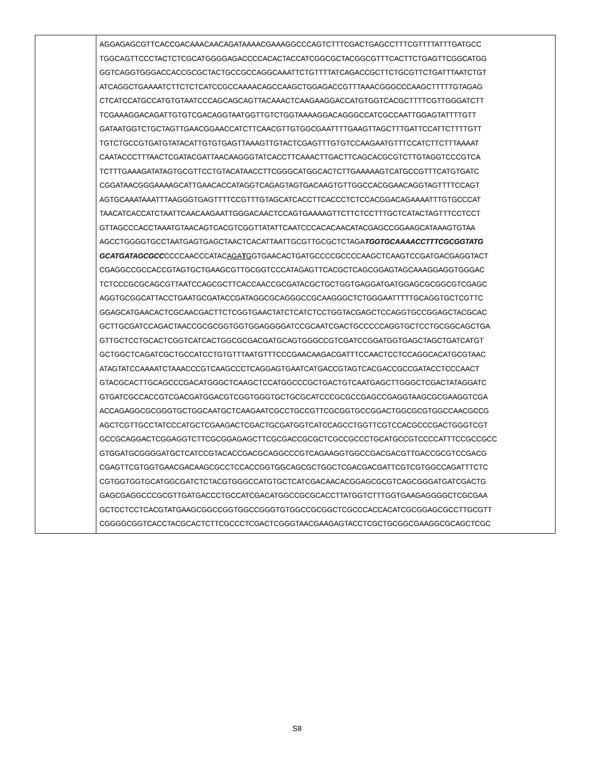| | AGGAGAGCGTTCACCGACAAACAACAGATAAAACGAAAGGCCCAGTCTTTCGACTGAGCCTTTCGTTTTATTTGATGCC TGGCAGTTCCCTACTCTCGCATGGGGAGACCCCACACTACCATCGGCGCTACGGCGTTTCACTTCTGAGTTCGGCATGG GGTCAGGTGGGACCACCGCGCTACTGCCGCCAGGCAAATTCTGTTTTATCAGACCGCTTCTGCGTTCTGATTTAATCTGT ATCAGGCTGAAAATCTTCTCTCATCCGCCAAAACAGCCAAGCTGGAGACCGTTTAAACGGGCCCAAGCTTTTTGTAGAG CTCATCCATGCCATGTGTAATCCCAGCAGCAGTTACAAACTCAAGAAGGACCATGTGGTCACGCTTTTCGTTGGGATCTT TCGAAAGGACAGATTGTGTCGACAGGTAATGGTTGTCTGGTAAAAGGACAGGGCCATCGCCAATTGGAGTATTTTGTT GATAATGGTCTGCTAGTTGAACGGAACCATCTTCAACGTTGTGGCGAATTTTGAAGTTAGCTTTGATTCCATTCTTTTGTT TGTCTGCCGTGATGTATACATTGTGTGAGTTAAAGTTGTACTCGAGTTTGTGTCCAAGAATGTTTCCATCTTCTTTAAAAT CAATACCCTTTAACTCGATACGATTAACAAGGGTATCACCTTCAAACTTGACTTCAGCACGCGTCTTGTAGGTCCCGTCA TCTTTGAAAGATATAGTGCGTTCCTGTACATAACCTTCGGGCATGGCACTCTTGAAAAAGTCATGCCGTTTCATGTGATC CGGATAACGGGAAAAGCATTGAACACCATAGGTCAGAGTAGTGACAAGTGTTGGCCACGGAACAGGTAGTTTTCCAGT AGTGCAAATAAATTTAAGGGTGAGTTTTCCGTTTGTAGCATCACCTTCACCCTCTCCACGGACAGAAAATTTGTGCCCAT TAACATCACCATCTAATTCAACAAGAATTGGGACAACTCCAGTGAAAAGTTCTTCTCCTTTGCTCATACTAGTTTCCTCCT GTTAGCCCACCTAAATGTAACAGTCACGTCGGTTATATTCAATCCCACACAACATACGAGCCGGAAGCATAAAGTGTAA AGCCTGGGGTGCCTAATGAGTGAGCTAACTCACATTAATTGCGTTGCGCTCTAGA TGGTGCAAAACCTTTCGCGGTATG GCATGATAGCGCC CCCCAACCCATAC AGA T G GTGAACACTGATGCCCCGCCCCAAGCTCAAGTCCGATGACGAGGTACT CGAGGCCGCCACCGTAGTGCTGAAGCGTTGCGGTCCCATAGAGTTCACGCTCAGCGGAGTAGCAAAGGAGGTGGGAC TCTCCCGCGCAGCGTTAATCCAGCGCTTCACCAACCGCGATACGCTGCTGGTGAGGATGATGGAGCGCGGCGTCGAGC AGGTGCGGCATTACCTGAATGCGATACCGATAGGCGCAGGGCCGCAAGGGCTCTGGGAATTTTTGCAGGTGCTCGTTC GGAGCATGAACACTCGCAACGACTTCTCGGTGAACTATCTCATCTCCTGGTACGAGCTCCAGGTGCCGGAGCTACGCAC GCTTGCGATCCAGACTAACCGCGCGGTGGTGGAGGGGATCCGCAATCGACTGCCCCCAGGTGCTCCTGCGGCAGCTGA GTTGCTCCTGCACTCGGTCATCACTGGCGCGACGATGCAGTGGGCCGTCGATCCGGATGGTGAGCTAGCTGATCATGT GCTGGCTCAGATCGCTGCCATCCTGTGTTTAATGTTTCCCGAACAAGACGATTTCCAACTCCTCCAGGCACATGCGTAAC ATAGTATCCAAAATCTAAACCCGTCAAGCCCTCAGGAGTGAATCATGACCGTAGTCACGACCGCCGATACCTCCCAACT GTACGCACTTGCAGCCCGACATGGGCTCAAGCTCCATGGCCCGCTGACTGTCAATGAGCTTGGGCTCGACTATAGGATC GTGATCGCCACCGTCGACGATGGACGTCGGTGGGTGCTGCGCATCCCGCGCCGAGCCGAGGTAAGCGCGAAGGTCGA ACCAGAGGCGCGGGTGCTGGCAATGCTCAAGAATCGCCTGCCGTTCGCGGTGCCGGACTGGCGCGTGGCCAACGCCG AGCTCGTTGCCTATCCCATGCTCGAAGACTCGACTGCGATGGTCATCCAGCCTGGTTCGTCCACGCCCGACTGGGTCGT GCCGCAGGACTCGGAGGTCTTCGCGGAGAGCTTCGCGACCGCGCTCGCCGCCCTGCATGCCGTCCCCATTTCCGCCGCC GTGGATGCGGGGATGCTCATCCGTACACCGACGCAGGCCCGTCAGAAGGTGGCCGACGACGTTGACCGCGTCCGACG CGAGTTCGTGGTGAACGACAAGCGCCTCCACCGGTGGCAGCGCTGGCTCGACGACGATTCGTCGTGGCCAGATTTCTC CGTGGTGGTGCATGGCGATCTCTACGTGGGCCATGTGCTCATCGACAACACGGAGCGCGTCAGCGGGATGATCGACTG GAGCGAGGCCCGCGTTGATGACCCTGCCATCGACATGGCCGCGCACCTTATGGTCTTTGGTGAAGAGGGGCTCGCGAA GCTCCTCCTCACGTATGAAGCGGCCGGTGGCCGGGTGTGGCCGCGGCTCGCCCACCACATCGCGGAGCGCCTTGCGTT CGGGGCGGTCACCTACGCACTCTTCGCCCTCGACTCGGGTAACGAAGAGTACCTCGCTGCGGCGAAGGCGCAGCTCGC |
S8